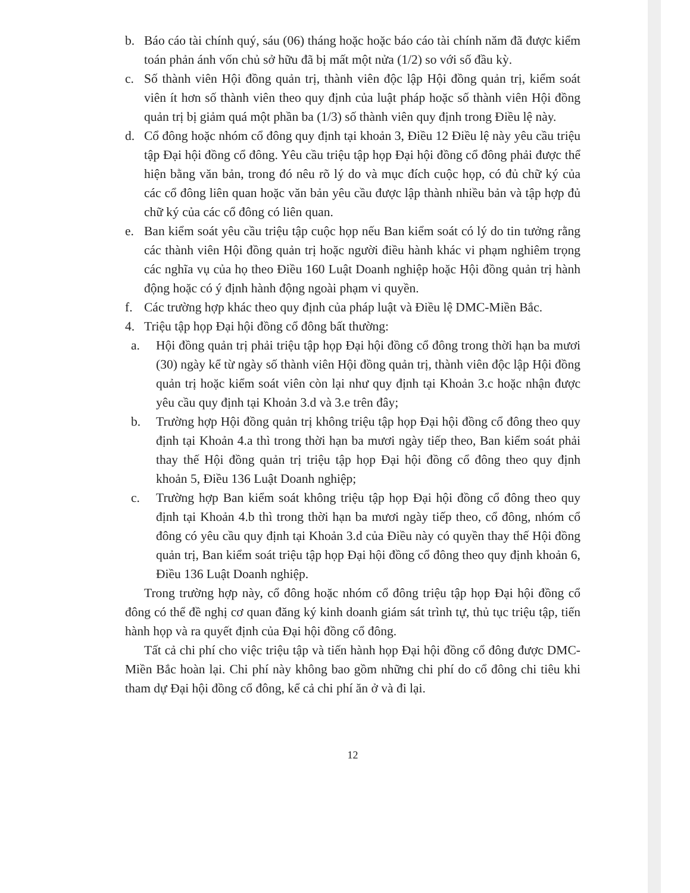b. Báo cáo tài chính quý, sáu (06) tháng hoặc hoặc báo cáo tài chính năm đã được kiểm toán phản ánh vốn chủ sở hữu đã bị mất một nửa (1/2) so với số đầu kỳ.
c. Số thành viên Hội đồng quản trị, thành viên độc lập Hội đồng quản trị, kiểm soát viên ít hơn số thành viên theo quy định của luật pháp hoặc số thành viên Hội đồng quản trị bị giảm quá một phần ba (1/3) số thành viên quy định trong Điều lệ này.
d. Cổ đông hoặc nhóm cổ đông quy định tại khoản 3, Điều 12 Điều lệ này yêu cầu triệu tập Đại hội đồng cổ đông. Yêu cầu triệu tập họp Đại hội đồng cổ đông phải được thể hiện bằng văn bản, trong đó nêu rõ lý do và mục đích cuộc họp, có đủ chữ ký của các cổ đông liên quan hoặc văn bản yêu cầu được lập thành nhiều bản và tập hợp đủ chữ ký của các cổ đông có liên quan.
e. Ban kiểm soát yêu cầu triệu tập cuộc họp nếu Ban kiểm soát có lý do tin tưởng rằng các thành viên Hội đồng quản trị hoặc người điều hành khác vi phạm nghiêm trọng các nghĩa vụ của họ theo Điều 160 Luật Doanh nghiệp hoặc Hội đồng quản trị hành động hoặc có ý định hành động ngoài phạm vi quyền.
f. Các trường hợp khác theo quy định của pháp luật và Điều lệ DMC-Miền Bắc.
4. Triệu tập họp Đại hội đồng cổ đông bất thường:
a. Hội đồng quản trị phải triệu tập họp Đại hội đồng cổ đông trong thời hạn ba mươi (30) ngày kể từ ngày số thành viên Hội đồng quản trị, thành viên độc lập Hội đồng quản trị hoặc kiểm soát viên còn lại như quy định tại Khoản 3.c hoặc nhận được yêu cầu quy định tại Khoản 3.d và 3.e trên đây;
b. Trường hợp Hội đồng quản trị không triệu tập họp Đại hội đồng cổ đông theo quy định tại Khoản 4.a thì trong thời hạn ba mươi ngày tiếp theo, Ban kiểm soát phải thay thế Hội đồng quản trị triệu tập họp Đại hội đồng cổ đông theo quy định khoản 5, Điều 136 Luật Doanh nghiệp;
c. Trường hợp Ban kiểm soát không triệu tập họp Đại hội đồng cổ đông theo quy định tại Khoản 4.b thì trong thời hạn ba mươi ngày tiếp theo, cổ đông, nhóm cổ đông có yêu cầu quy định tại Khoản 3.d của Điều này có quyền thay thế Hội đồng quản trị, Ban kiểm soát triệu tập họp Đại hội đồng cổ đông theo quy định khoản 6, Điều 136 Luật Doanh nghiệp.
Trong trường hợp này, cổ đông hoặc nhóm cổ đông triệu tập họp Đại hội đồng cổ đông có thể đề nghị cơ quan đăng ký kinh doanh giám sát trình tự, thủ tục triệu tập, tiến hành họp và ra quyết định của Đại hội đồng cổ đông.
Tất cả chi phí cho việc triệu tập và tiến hành họp Đại hội đồng cổ đông được DMC-Miền Bắc hoàn lại. Chi phí này không bao gồm những chi phí do cổ đông chi tiêu khi tham dự Đại hội đồng cổ đông, kể cả chi phí ăn ở và đi lại.
12